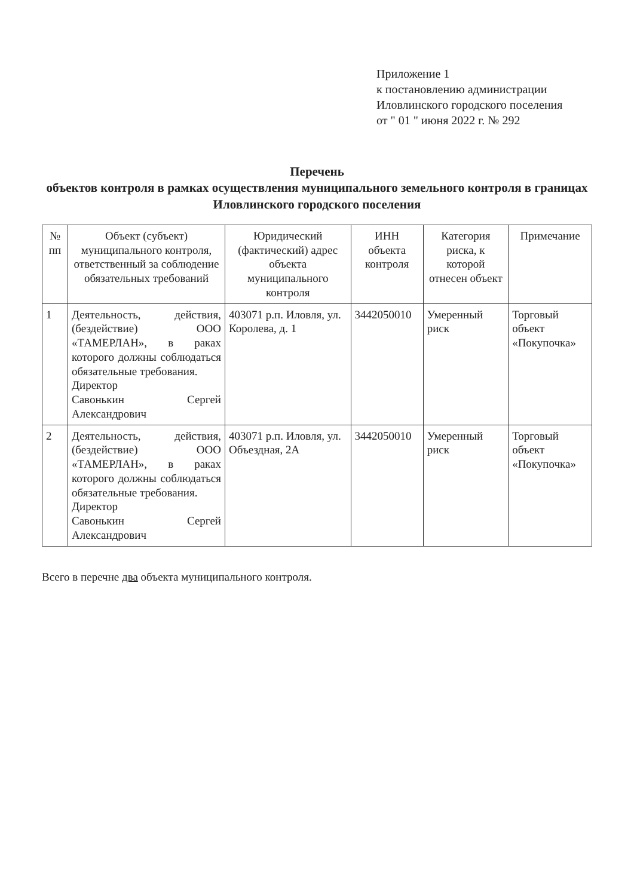Приложение 1
к постановлению администрации
Иловлинского городского поселения
от " 01 " июня 2022 г. № 292
Перечень
объектов контроля в рамках осуществления муниципального земельного контроля в границах Иловлинского городского поселения
| № пп | Объект (субъект) муниципального контроля, ответственный за соблюдение обязательных требований | Юридический (фактический) адрес объекта муниципального контроля | ИНН объекта контроля | Категория риска, к которой отнесен объект | Примечание |
| --- | --- | --- | --- | --- | --- |
| 1 | Деятельность, действия, (бездействие) ООО «ТАМЕРЛАН», в раках которого должны соблюдаться обязательные требования. Директор Савонькин Сергей Александрович | 403071 р.п. Иловля, ул. Королева, д. 1 | 3442050010 | Умеренный риск | Торговый объект «Покупочка» |
| 2 | Деятельность, действия, (бездействие) ООО «ТАМЕРЛАН», в раках которого должны соблюдаться обязательные требования. Директор Савонькин Сергей Александрович | 403071 р.п. Иловля, ул. Объездная, 2А | 3442050010 | Умеренный риск | Торговый объект «Покупочка» |
Всего в перечне два объекта муниципального контроля.